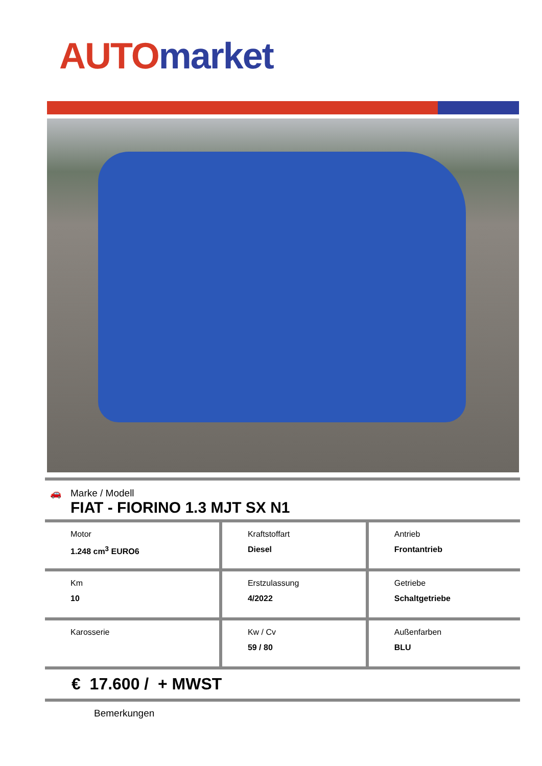AUTO market
🚗 Marke / Modell
FIAT - FIORINO 1.3 MJT SX N1
| Motor 1.248 cm<sup>3</sup> EURO6 | Kraftstoffart Diesel | Antrieb Frontantrieb |
| Km 10 | Erstzulassung 4/2022 | Getriebe Schaltgetriebe |
| Karosserie | Kw / Cv 59 / 80 | Außenfarben BLU |
€ 17.600 / + MWST
Bemerkungen